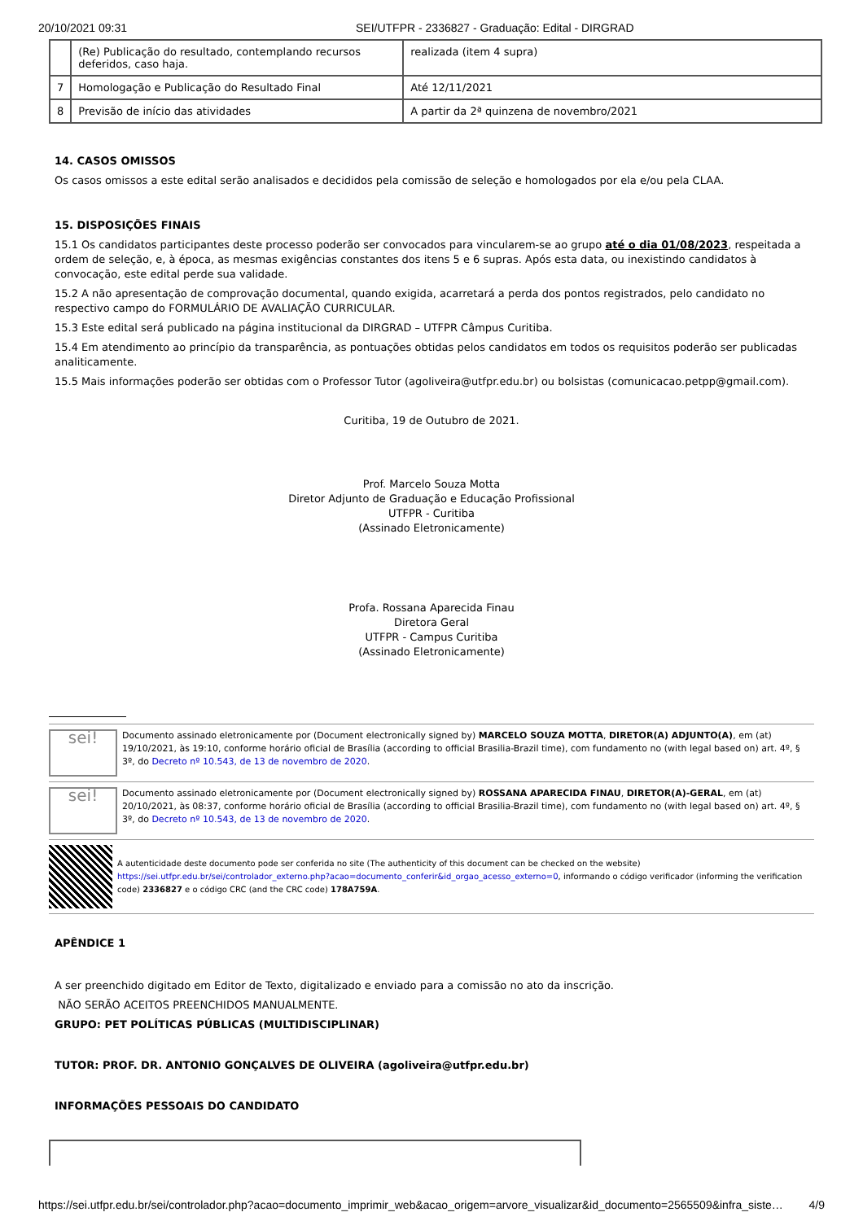20/10/2021 09:31 SEI/UTFPR - 2336827 - Graduação: Edital - DIRGRAD
| | (Re) Publicação do resultado, contemplando recursos deferidos, caso haja. | realizada (item 4 supra) |
| 7 | Homologação e Publicação do Resultado Final | Até 12/11/2021 |
| 8 | Previsão de início das atividades | A partir da 2ª quinzena de novembro/2021 |
14. CASOS OMISSOS
Os casos omissos a este edital serão analisados e decididos pela comissão de seleção e homologados por ela e/ou pela CLAA.
15. DISPOSIÇÕES FINAIS
15.1 Os candidatos participantes deste processo poderão ser convocados para vincularem-se ao grupo até o dia 01/08/2023, respeitada a ordem de seleção, e, à época, as mesmas exigências constantes dos itens 5 e 6 supras. Após esta data, ou inexistindo candidatos à convocação, este edital perde sua validade.
15.2 A não apresentação de comprovação documental, quando exigida, acarretará a perda dos pontos registrados, pelo candidato no respectivo campo do FORMULÁRIO DE AVALIAÇÃO CURRICULAR.
15.3 Este edital será publicado na página institucional da DIRGRAD – UTFPR Câmpus Curitiba.
15.4 Em atendimento ao princípio da transparência, as pontuações obtidas pelos candidatos em todos os requisitos poderão ser publicadas analiticamente.
15.5 Mais informações poderão ser obtidas com o Professor Tutor (agoliveira@utfpr.edu.br) ou bolsistas (comunicacao.petpp@gmail.com).
Curitiba, 19 de Outubro de 2021.
Prof. Marcelo Souza Motta
Diretor Adjunto de Graduação e Educação Profissional
UTFPR - Curitiba
(Assinado Eletronicamente)
Profa. Rossana Aparecida Finau
Diretora Geral
UTFPR - Campus Curitiba
(Assinado Eletronicamente)
sei!
Documento assinado eletronicamente por (Document electronically signed by) MARCELO SOUZA MOTTA, DIRETOR(A) ADJUNTO(A), em (at) 19/10/2021, às 19:10, conforme horário oficial de Brasília (according to official Brasilia-Brazil time), com fundamento no (with legal based on) art. 4º, § 3º, do Decreto nº 10.543, de 13 de novembro de 2020.
sei!
Documento assinado eletronicamente por (Document electronically signed by) ROSSANA APARECIDA FINAU, DIRETOR(A)-GERAL, em (at) 20/10/2021, às 08:37, conforme horário oficial de Brasília (according to official Brasilia-Brazil time), com fundamento no (with legal based on) art. 4º, § 3º, do Decreto nº 10.543, de 13 de novembro de 2020.
A autenticidade deste documento pode ser conferida no site (The authenticity of this document can be checked on the website) https://sei.utfpr.edu.br/sei/controlador_externo.php?acao=documento_conferir&id_orgao_acesso_externo=0, informando o código verificador (informing the verification code) 2336827 e o código CRC (and the CRC code) 178A759A.
APÊNDICE 1
A ser preenchido digitado em Editor de Texto, digitalizado e enviado para a comissão no ato da inscrição.
NÃO SERÃO ACEITOS PREENCHIDOS MANUALMENTE.
GRUPO: PET POLÍTICAS PÚBLICAS (MULTIDISCIPLINAR)
TUTOR: PROF. DR. ANTONIO GONÇALVES DE OLIVEIRA (agoliveira@utfpr.edu.br)
INFORMAÇÕES PESSOAIS DO CANDIDATO
https://sei.utfpr.edu.br/sei/controlador.php?acao=documento_imprimir_web&acao_origem=arvore_visualizar&id_documento=2565509&infra_siste… 4/9